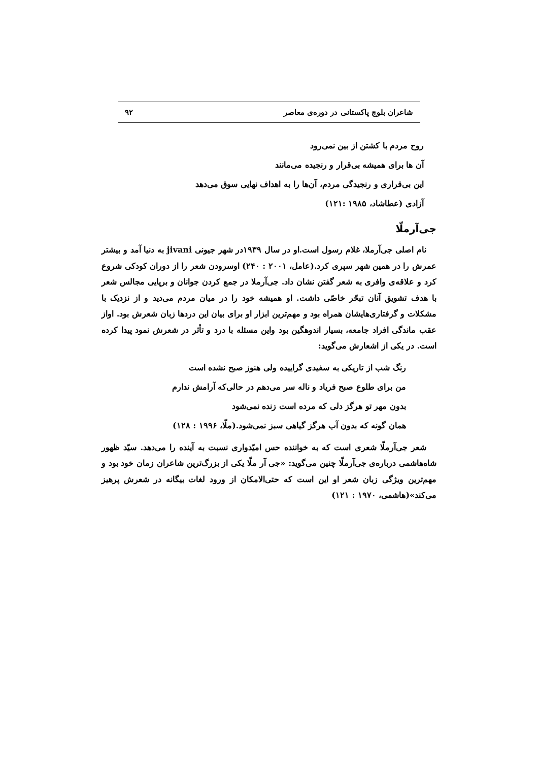شاعران بلوچ پاکستانی در دوره‌ی معاصر ۹۲
روح مردم با کشتن از بین نمی‌رود
آن ها برای همیشه بی‌قرار و رنجیده می‌مانند
این بی‌قراری و رنجیدگی مردم، آن‌ها را به اهداف نهایی سوق می‌دهد
آزادی (عطاشاد، ۱۹۸۵ :۱۲۱)
جی‌آرملّا
نام اصلی جی‌آرملا، غلام رسول است.او در سال ۱۹۳۹در شهر جیونی jivani به دنیا آمد و بیشتر عمرش را در همین شهر سپری کرد.(عامل، ۲۰۰۱ : ۲۴۰) اوسرودن شعر را از دوران کودکی شروع کرد و علاقه‌ی وافری به شعر گفتن نشان داد. جی‌آرملا در جمع کردن جوانان و برپایی مجالس شعر با هدف تشویق آنان تبحّر خاصّی داشت. او همیشه خود را در میان مردم می‌دید و از نزدیک با مشکلات و گرفتاری‌هایشان همراه بود و مهم‌ترین ابزار او برای بیان این دردها زبان شعرش بود. اواز عقب ماندگی افراد جامعه، بسیار اندوهگین بود واین مسئله با درد و تأثر در شعرش نمود پیدا کرده است. در یکی از اشعارش می‌گوید:
رنگ شب از تاریکی به سفیدی گراییده ولی هنوز صبح نشده است
من برای طلوع صبح فریاد و ناله سر می‌دهم در حالی‌که آرامش ندارم
بدون مهر تو هرگز دلی که مرده است زنده نمی‌شود
همان گونه که بدون آب هرگز گیاهی سبز نمی‌شود.(ملّا، ۱۹۹۶ : ۱۲۸)
شعر جی‌آرملّا شعری است که به خواننده حس امیّدواری نسبت به آینده را می‌دهد. سیّد ظهور شاه‌هاشمی درباره‌ی جی‌آرملّا چنین می‌گوید: «جی آر ملّا یکی از بزرگ‌ترین شاعران زمان خود بود و مهم‌ترین ویژگی زبان شعر او این است که حتی‌الامکان از ورود لغات بیگانه در شعرش پرهیز می‌کند»(هاشمی، ۱۹۷۰ : ۱۲۱)